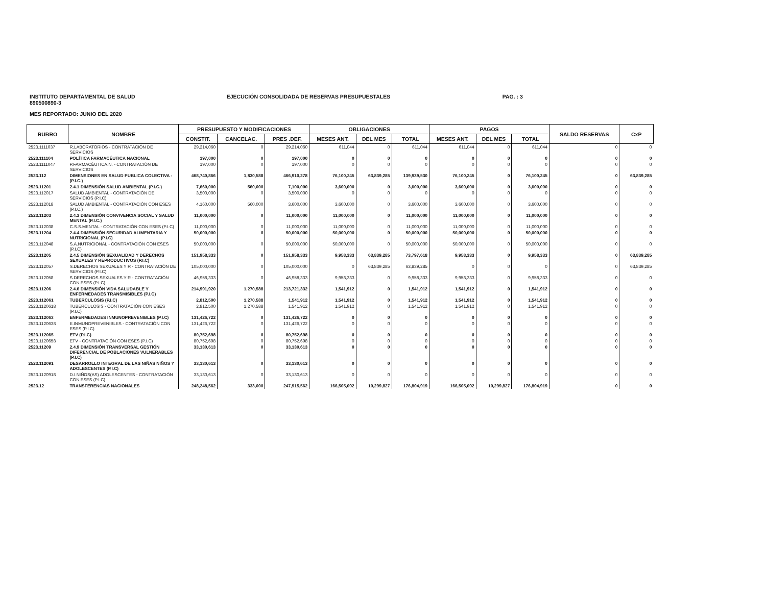INSTITUTO DEPARTAMENTAL DE SALUD
890500890-3
EJECUCIÓN CONSOLIDADA DE RESERVAS PRESUPUESTALES
PAG. : 3
MES REPORTADO: JUNIO DEL 2020
| RUBRO | NOMBRE | PRESUPUESTO Y MODIFICACIONES | | | OBLIGACIONES | | | PAGOS | | | SALDO RESERVAS | CxP |
| --- | --- | --- | --- | --- | --- | --- | --- | --- | --- | --- | --- | --- |
| | | CONSTIT. | CANCELAC. | PRES .DEF. | MESES ANT. | DEL MES | TOTAL | MESES ANT. | DEL MES | TOTAL | | |
| 2523.1111037 | R.LABORATORIOS - CONTRATACIÓN DE SERVICIOS | 29,214,060 | 0 | 29,214,060 | 611,044 | 0 | 611,044 | 611,044 | 0 | 611,044 | 0 | 0 |
| 2523.111104 | POLÍTICA FARMACÉUTICA NACIONAL | 197,000 | 0 | 197,000 | 0 | 0 | 0 | 0 | 0 | 0 | 0 | 0 |
| 2523.1111047 | P.FARMACÉUTICA.N. - CONTRATACIÓN DE SERVICIOS | 197,000 | 0 | 197,000 | 0 | 0 | 0 | 0 | 0 | 0 | 0 | 0 |
| 2523.112 | DIMENSIONES EN SALUD PUBLICA COLECTIVA - (P.I.C.) | 468,740,866 | 1,830,588 | 466,910,278 | 76,100,245 | 63,839,285 | 139,939,530 | 76,100,245 | 0 | 76,100,245 | 0 | 63,839,285 |
| 2523.11201 | 2.4.1 DIMENSIÓN SALUD AMBIENTAL (P.I.C.) | 7,660,000 | 560,000 | 7,100,000 | 3,600,000 | 0 | 3,600,000 | 3,600,000 | 0 | 3,600,000 | 0 | 0 |
| 2523.112017 | SALUD AMBIENTAL - CONTRATACIÓN DE SERVICIOS (P.I.C) | 3,500,000 | 0 | 3,500,000 | 0 | 0 | 0 | 0 | 0 | 0 | 0 | 0 |
| 2523.112018 | SALUD AMBIENTAL - CONTRATACIÓN CON ESES (P.I.C.) | 4,160,000 | 560,000 | 3,600,000 | 3,600,000 | 0 | 3,600,000 | 3,600,000 | 0 | 3,600,000 | 0 | 0 |
| 2523.11203 | 2.4.3 DIMENSIÓN CONVIVENCIA SOCIAL Y SALUD MENTAL (P.I.C.) | 11,000,000 | 0 | 11,000,000 | 11,000,000 | 0 | 11,000,000 | 11,000,000 | 0 | 11,000,000 | 0 | 0 |
| 2523.112038 | C.S.S.MENTAL - CONTRATACIÓN CON ESES (P.I.C) | 11,000,000 | 0 | 11,000,000 | 11,000,000 | 0 | 11,000,000 | 11,000,000 | 0 | 11,000,000 | 0 | 0 |
| 2523.11204 | 2.4.4 DIMENSIÓN SEGURIDAD ALIMENTARIA Y NUTRICIONAL (P.I.C) | 50,000,000 | 0 | 50,000,000 | 50,000,000 | 0 | 50,000,000 | 50,000,000 | 0 | 50,000,000 | 0 | 0 |
| 2523.112048 | S.A.NUTRICIONAL - CONTRATACIÓN CON ESES (P.I.C) | 50,000,000 | 0 | 50,000,000 | 50,000,000 | 0 | 50,000,000 | 50,000,000 | 0 | 50,000,000 | 0 | 0 |
| 2523.11205 | 2.4.5 DIMENSIÓN SEXUALIDAD Y DERECHOS SEXUALES Y REPRODUCTIVOS (P.I.C) | 151,958,333 | 0 | 151,958,333 | 9,958,333 | 63,839,285 | 73,797,618 | 9,958,333 | 0 | 9,958,333 | 0 | 63,839,285 |
| 2523.112057 | S.DERECHOS SEXUALES Y R - CONTRATACIÓN DE SERVICIOS (P.I.C) | 105,000,000 | 0 | 105,000,000 | 0 | 63,839,285 | 63,839,285 | 0 | 0 | 0 | 0 | 63,839,285 |
| 2523.112058 | S.DERECHOS SEXUALES Y R - CONTRATACIÓN CON ESES (P.I.C) | 46,958,333 | 0 | 46,958,333 | 9,958,333 | 0 | 9,958,333 | 9,958,333 | 0 | 9,958,333 | 0 | 0 |
| 2523.11206 | 2.4.6 DIMENSIÓN VIDA SALUDABLE Y ENFERMEDADES TRANSMISIBLES (P.I.C) | 214,991,920 | 1,270,588 | 213,721,332 | 1,541,912 | 0 | 1,541,912 | 1,541,912 | 0 | 1,541,912 | 0 | 0 |
| 2523.112061 | TUBERCULOSIS (P.I.C) | 2,812,500 | 1,270,588 | 1,541,912 | 1,541,912 | 0 | 1,541,912 | 1,541,912 | 0 | 1,541,912 | 0 | 0 |
| 2523.1120618 | TUBERCULOSIS - CONTRATACIÓN CON ESES (P.I.C) | 2,812,500 | 1,270,588 | 1,541,912 | 1,541,912 | 0 | 1,541,912 | 1,541,912 | 0 | 1,541,912 | 0 | 0 |
| 2523.112063 | ENFERMEDADES INMUNOPREVENIBLES (P.I.C) | 131,426,722 | 0 | 131,426,722 | 0 | 0 | 0 | 0 | 0 | 0 | 0 | 0 |
| 2523.1120638 | E.INMUNOPREVENIBLES - CONTRATACIÓN CON ESES (P.I.C) | 131,426,722 | 0 | 131,426,722 | 0 | 0 | 0 | 0 | 0 | 0 | 0 | 0 |
| 2523.112065 | ETV (P.I.C) | 80,752,698 | 0 | 80,752,698 | 0 | 0 | 0 | 0 | 0 | 0 | 0 | 0 |
| 2523.1120658 | ETV - CONTRATACIÓN CON ESES (P.I.C) | 80,752,698 | 0 | 80,752,698 | 0 | 0 | 0 | 0 | 0 | 0 | 0 | 0 |
| 2523.11209 | 2.4.9 DIMENSIÓN TRANSVERSAL GESTIÓN DIFERENCIAL DE POBLACIONES VULNERABLES (P.I.C) | 33,130,613 | 0 | 33,130,613 | 0 | 0 | 0 | 0 | 0 | 0 | 0 | 0 |
| 2523.112091 | DESARROLLO INTEGRAL DE LAS NIÑAS NIÑOS Y ADOLESCENTES (P.I.C) | 33,130,613 | 0 | 33,130,613 | 0 | 0 | 0 | 0 | 0 | 0 | 0 | 0 |
| 2523.1120918 | D.I.NIÑOS(AS) ADOLESCENTES - CONTRATACIÓN CON ESES (P.I.C) | 33,130,613 | 0 | 33,130,613 | 0 | 0 | 0 | 0 | 0 | 0 | 0 | 0 |
| 2523.12 | TRANSFERENCIAS NACIONALES | 248,248,562 | 333,000 | 247,915,562 | 166,505,092 | 10,299,827 | 176,804,919 | 166,505,092 | 10,299,827 | 176,804,919 | 0 | 0 |